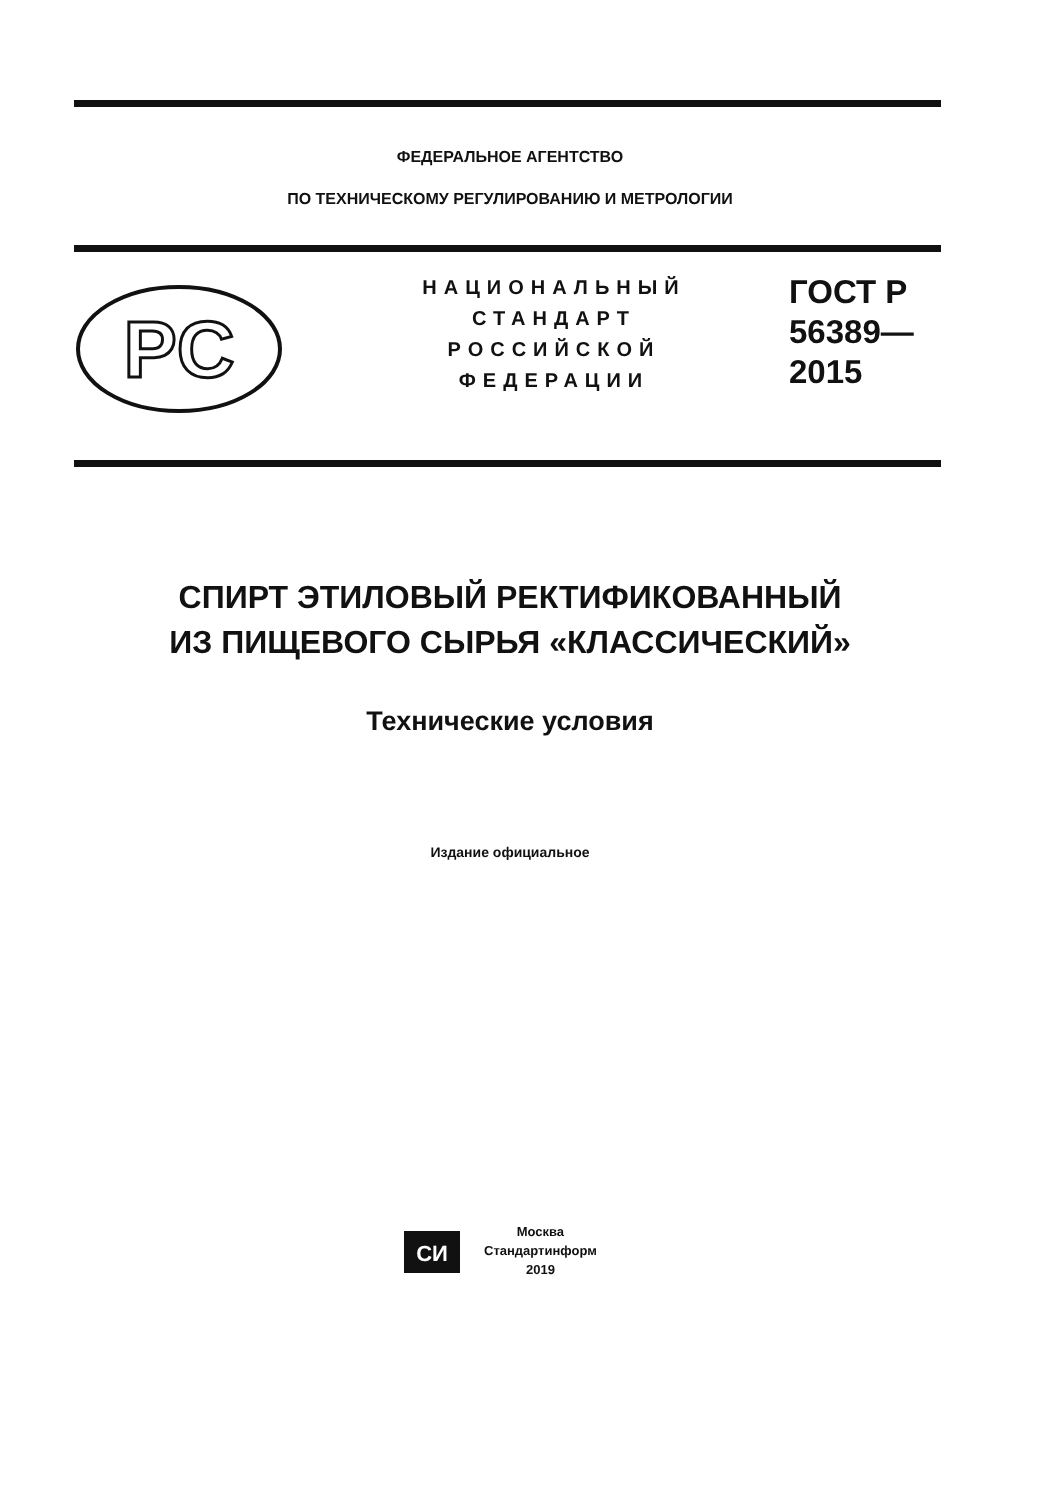ФЕДЕРАЛЬНОЕ АГЕНТСТВО
ПО ТЕХНИЧЕСКОМУ РЕГУЛИРОВАНИЮ И МЕТРОЛОГИИ
PC
НАЦИОНАЛЬНЫЙ
СТАНДАРТ
РОССИЙСКОЙ
ФЕДЕРАЦИИ
ГОСТ Р
56389—
2015
СПИРТ ЭТИЛОВЫЙ РЕКТИФИКОВАННЫЙ
ИЗ ПИЩЕВОГО СЫРЬЯ «КЛАССИЧЕСКИЙ»
Технические условия
Издание официальное
СИ
Москва
Стандартинформ
2019